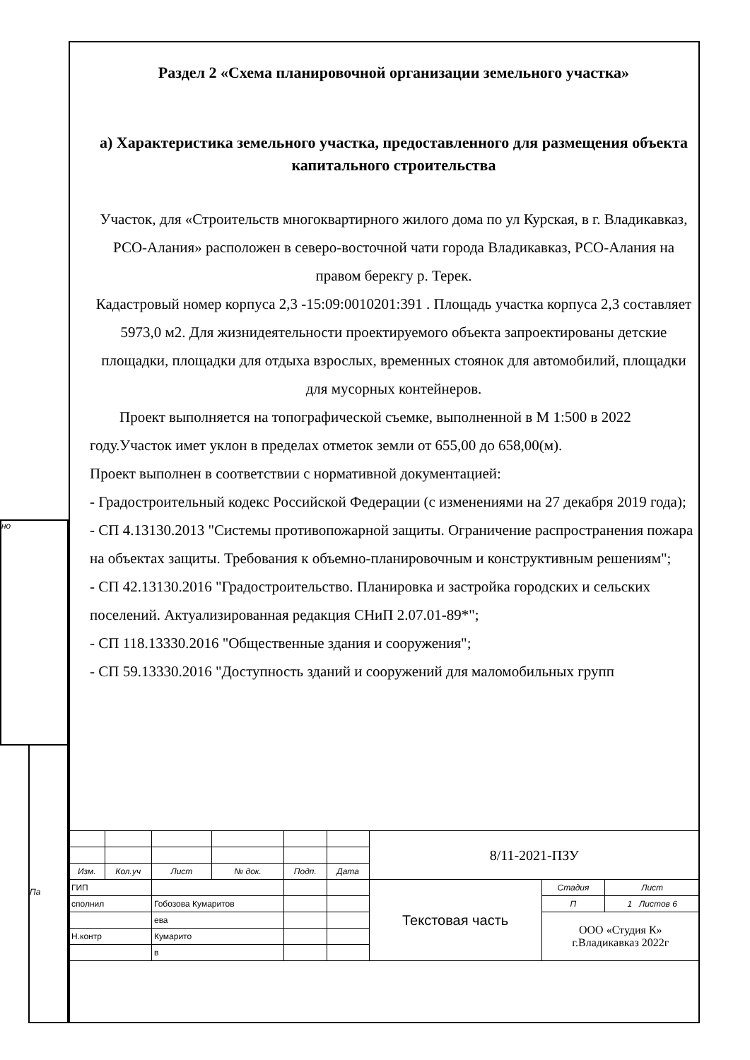но
Па
Раздел 2 «Схема планировочной организации земельного участка»
а) Характеристика земельного участка, предоставленного для размещения объекта капитального строительства
Участок, для «Строительств многоквартирного жилого дома по ул Курская, в г. Владикавказ, РСО-Алания» расположен в северо-восточной чати города Владикавказ, РСО-Алания на правом берекгу р. Терек.
Кадастровый номер корпуса 2,3 -15:09:0010201:391 . Площадь участка корпуса 2,3 составляет 5973,0 м2. Для жизнидеятельности проектируемого объекта запроектированы детские площадки, площадки для отдыха взрослых, временных стоянок для автомобилий, площадки для мусорных контейнеров.
Проект выполняется на топографической съемке, выполненной в М 1:500 в 2022 году.Участок имет уклон в пределах отметок земли от 655,00 до 658,00(м).
Проект выполнен в соответствии с нормативной документацией:
- Градостроительный кодекс Российской Федерации (с изменениями на 27 декабря 2019 года);
- СП 4.13130.2013 "Системы противопожарной защиты. Ограничение распространения пожара на объектах защиты. Требования к объемно-планировочным и конструктивным решениям";
- СП 42.13130.2016 "Градостроительство. Планировка и застройка городских и сельских поселений. Актуализированная редакция СНиП 2.07.01-89*";
- СП 118.13330.2016 "Общественные здания и сооружения";
- СП 59.13330.2016 "Доступность зданий и сооружений для маломобильных групп
| | | | | | | 8/11-2021-ПЗУ | | |
| Изм. | Кол.уч | Лист | № док. | Подп. | Дата | | | |
| ГИП | | | | | | Текстовая часть | Стадия | Лист |
| сполнил | | Гобозова Кумаритов | | | | | П | 1 Листов 6 |
| | | ева | | | | | ООО «Студия К» г.Владикавказ 2022г | |
| Н.контр | | Кумарито | | | | | | |
| | | в | | | | | | |